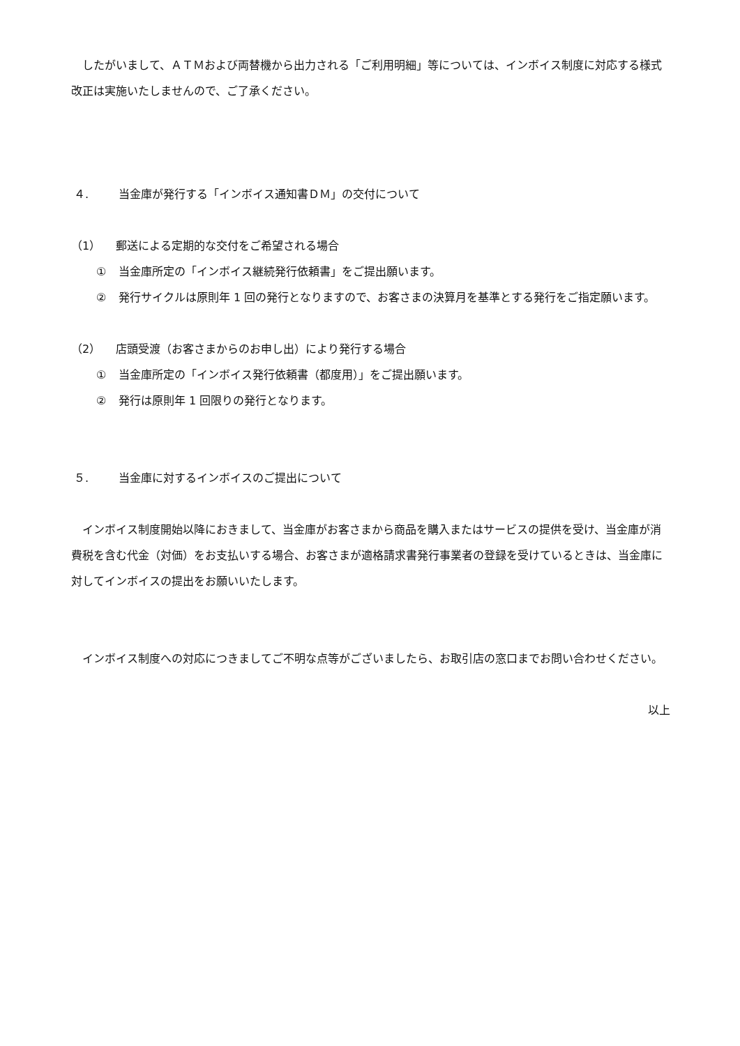したがいまして、ＡＴＭおよび両替機から出力される「ご利用明細」等については、インボイス制度に対応する様式改正は実施いたしませんので、ご了承ください。
４. 当金庫が発行する「インボイス通知書ＤＭ」の交付について
（1） 郵送による定期的な交付をご希望される場合
① 当金庫所定の「インボイス継続発行依頼書」をご提出願います。
② 発行サイクルは原則年 1 回の発行となりますので、お客さまの決算月を基準とする発行をご指定願います。
（2） 店頭受渡（お客さまからのお申し出）により発行する場合
① 当金庫所定の「インボイス発行依頼書（都度用）」をご提出願います。
② 発行は原則年 1 回限りの発行となります。
５. 当金庫に対するインボイスのご提出について
インボイス制度開始以降におきまして、当金庫がお客さまから商品を購入またはサービスの提供を受け、当金庫が消費税を含む代金（対価）をお支払いする場合、お客さまが適格請求書発行事業者の登録を受けているときは、当金庫に対してインボイスの提出をお願いいたします。
インボイス制度への対応につきましてご不明な点等がございましたら、お取引店の窓口までお問い合わせください。
以上